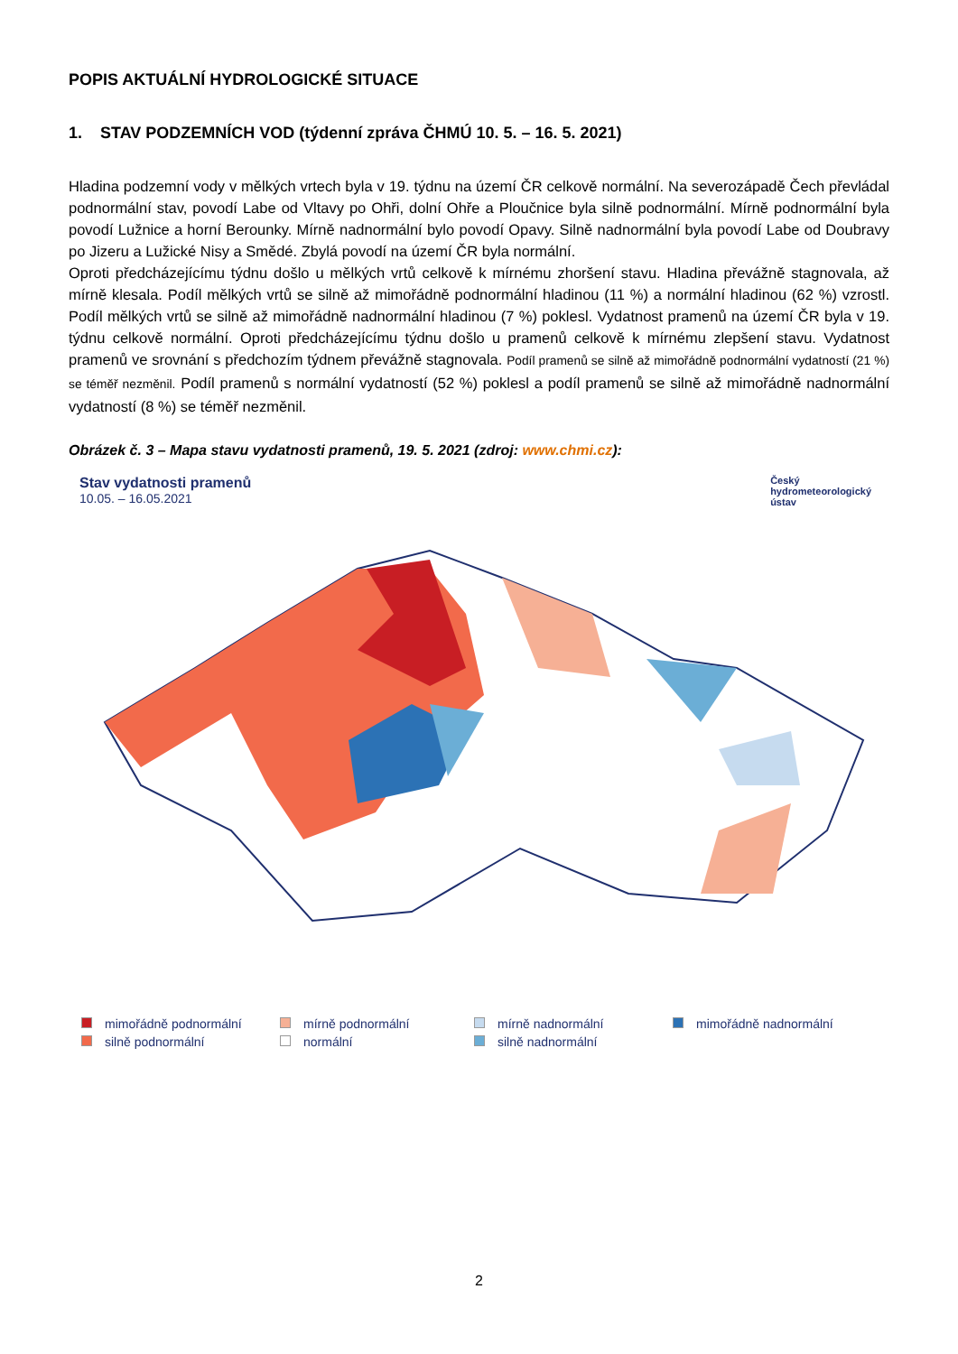POPIS AKTUÁLNÍ HYDROLOGICKÉ SITUACE
1. STAV PODZEMNÍCH VOD (týdenní zpráva ČHMÚ 10. 5. – 16. 5. 2021)
Hladina podzemní vody v mělkých vrtech byla v 19. týdnu na území ČR celkově normální. Na severozápadě Čech převládal podnormální stav, povodí Labe od Vltavy po Ohři, dolní Ohře a Ploučnice byla silně podnormální. Mírně podnormální byla povodí Lužnice a horní Berounky. Mírně nadnormální bylo povodí Opavy. Silně nadnormální byla povodí Labe od Doubravy po Jizeru a Lužické Nisy a Smědé. Zbylá povodí na území ČR byla normální.
Oproti předcházejícímu týdnu došlo u mělkých vrtů celkově k mírnému zhoršení stavu. Hladina převážně stagnovala, až mírně klesala. Podíl mělkých vrtů se silně až mimořádně podnormální hladinou (11 %) a normální hladinou (62 %) vzrostl. Podíl mělkých vrtů se silně až mimořádně nadnormální hladinou (7 %) poklesl. Vydatnost pramenů na území ČR byla v 19. týdnu celkově normální. Oproti předcházejícímu týdnu došlo u pramenů celkově k mírnému zlepšení stavu. Vydatnost pramenů ve srovnání s předchozím týdnem převážně stagnovala. Podíl pramenů se silně až mimořádně podnormální vydatností (21 %) se téměř nezměnil. Podíl pramenů s normální vydatností (52 %) poklesl a podíl pramenů se silně až mimořádně nadnormální vydatností (8 %) se téměř nezměnil.
Obrázek č. 3 – Mapa stavu vydatnosti pramenů, 19. 5. 2021 (zdroj: www.chmi.cz):
Stav vydatnosti pramenů
10.05. – 16.05.2021
Český
hydrometeorologický
ústav
mimořádně podnormální
mírně podnormální
mírně nadnormální
mimořádně nadnormální
silně podnormální
normální
silně nadnormální
2